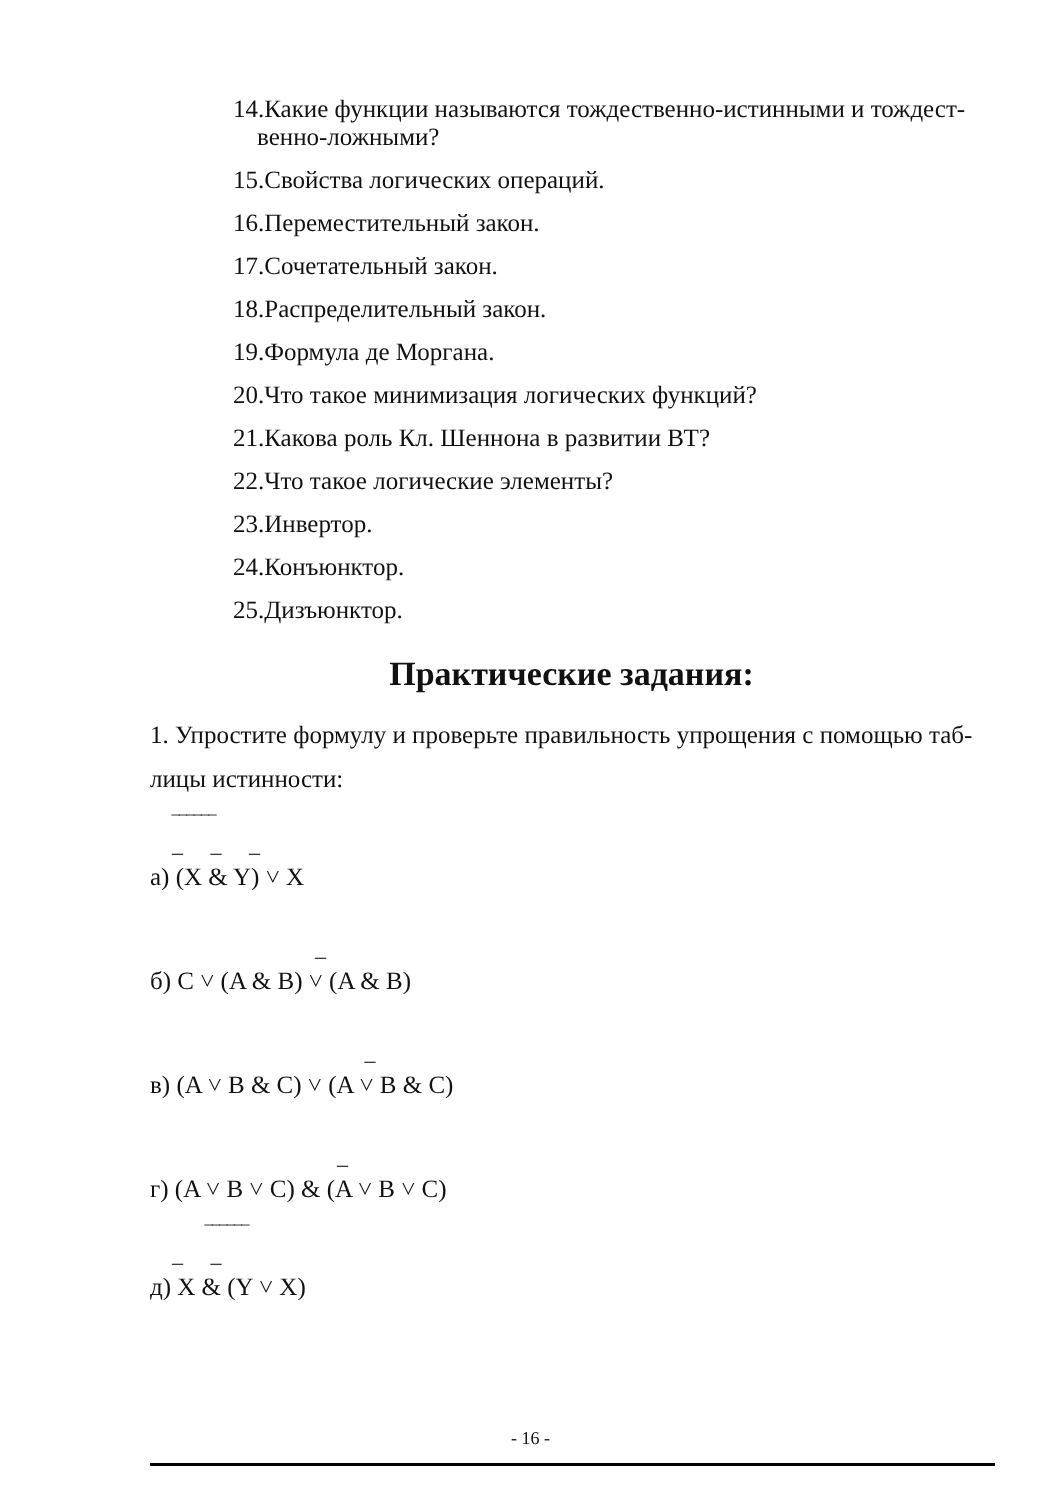14.Какие функции называются тождественно-истинными и тождест-
венно-ложными?
15.Свойства логических операций.
16.Переместительный закон.
17.Сочетательный закон.
18.Распределительный закон.
19.Формула де Моргана.
20.Что такое минимизация логических функций?
21.Какова роль Кл. Шеннона в развитии ВТ?
22.Что такое логические элементы?
23.Инвертор.
24.Конъюнктор.
25.Дизъюнктор.
Практические задания:
1. Упростите формулу и проверьте правильность упрощения с помощью таб-
лицы истинности:
‾‾‾‾‾‾ _ _ _
а) (X & Y) ˅ X
_
б) C ˅ (A & B) ˅ (A & B)
_
в) (A ˅ B & C) ˅ (A ˅ B & C)
_
г) (A ˅ B ˅ C) & (A ˅ B ˅ C)
‾‾‾‾‾‾ _ _
д) X & (Y ˅ X)
- 16 -